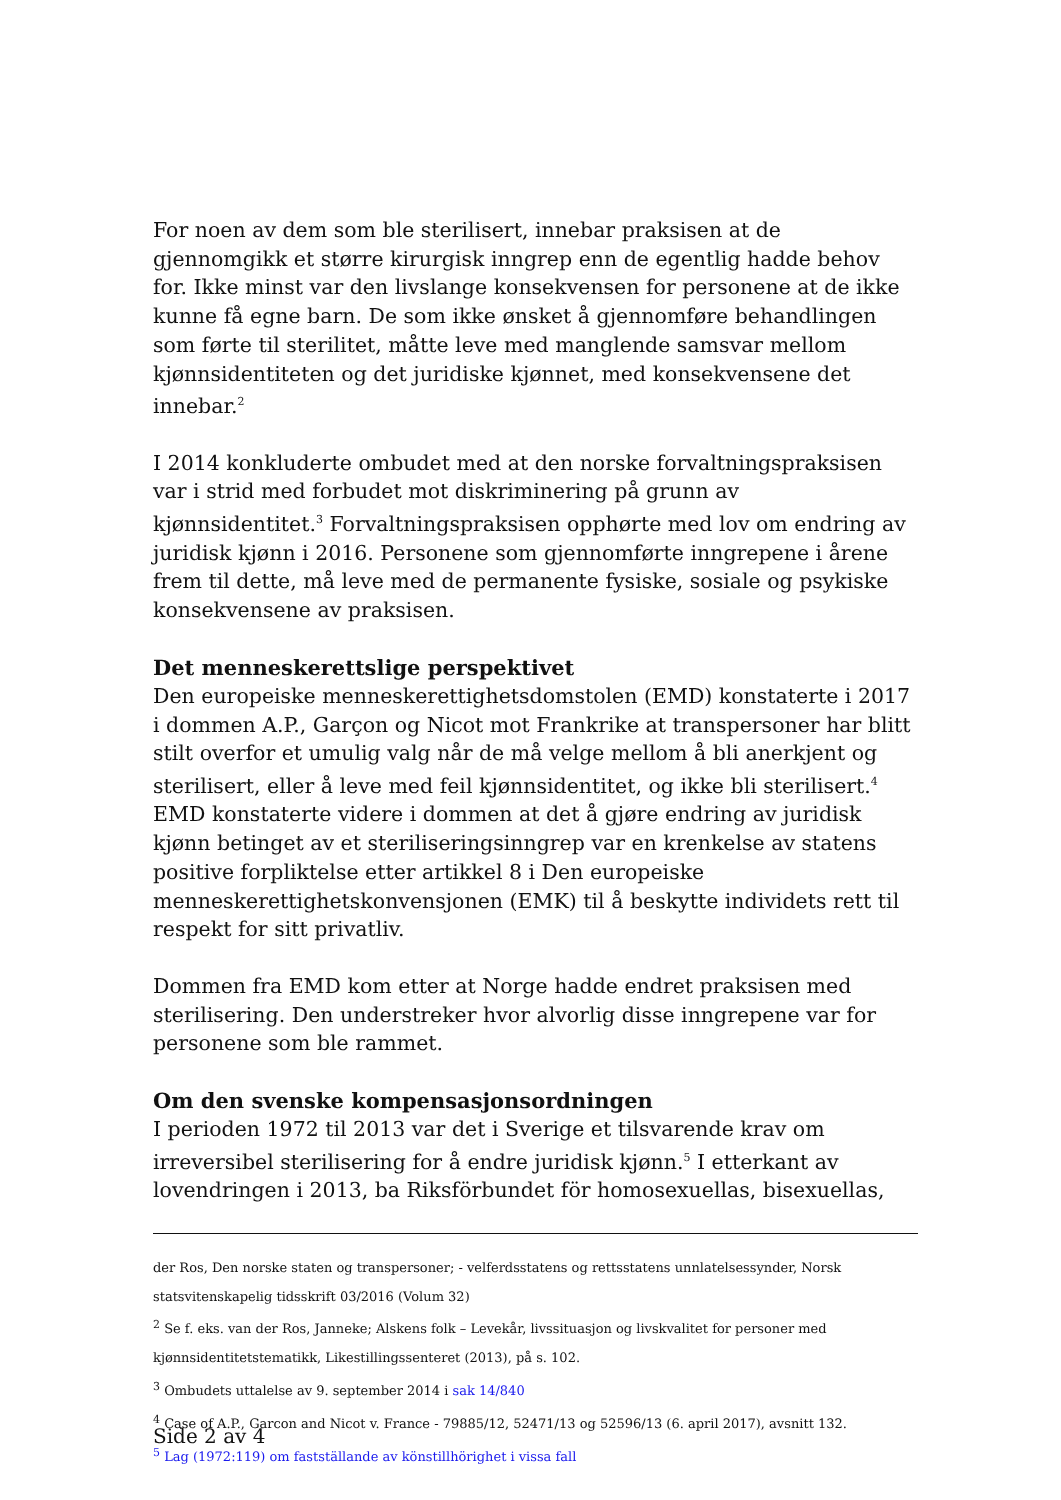For noen av dem som ble sterilisert, innebar praksisen at de gjennomgikk et større kirurgisk inngrep enn de egentlig hadde behov for. Ikke minst var den livslange konsekvensen for personene at de ikke kunne få egne barn. De som ikke ønsket å gjennomføre behandlingen som førte til sterilitet, måtte leve med manglende samsvar mellom kjønnsidentiteten og det juridiske kjønnet, med konsekvensene det innebar.<sup>2</sup>
I 2014 konkluderte ombudet med at den norske forvaltningspraksisen var i strid med forbudet mot diskriminering på grunn av
kjønnsidentitet.<sup>3</sup> Forvaltningspraksisen opphørte med lov om endring av juridisk kjønn i 2016. Personene som gjennomførte inngrepene i årene frem til dette, må leve med de permanente fysiske, sosiale og psykiske konsekvensene av praksisen.
Det menneskerettslige perspektivet
Den europeiske menneskerettighetsdomstolen (EMD) konstaterte i 2017 i dommen A.P., Garçon og Nicot mot Frankrike at transpersoner har blitt stilt overfor et umulig valg når de må velge mellom å bli anerkjent og sterilisert, eller å leve med feil kjønnsidentitet, og ikke bli sterilisert.<sup>4</sup> EMD konstaterte videre i dommen at det å gjøre endring av juridisk kjønn betinget av et steriliseringsinngrep var en krenkelse av statens positive forpliktelse etter artikkel 8 i Den europeiske menneskerettighetskonvensjonen (EMK) til å beskytte individets rett til respekt for sitt privatliv.
Dommen fra EMD kom etter at Norge hadde endret praksisen med sterilisering. Den understreker hvor alvorlig disse inngrepene var for personene som ble rammet.
Om den svenske kompensasjonsordningen
I perioden 1972 til 2013 var det i Sverige et tilsvarende krav om irreversibel sterilisering for å endre juridisk kjønn.<sup>5</sup> I etterkant av lovendringen i 2013, ba Riksförbundet för homosexuellas, bisexuellas,
der Ros, Den norske staten og transpersoner; - velferdsstatens og rettsstatens unnlatelsessynder, Norsk statsvitenskapelig tidsskrift 03/2016 (Volum 32)
<sup>2</sup> Se f. eks. van der Ros, Janneke; Alskens folk – Levekår, livssituasjon og livskvalitet for personer med kjønnsidentitetstematikk, Likestillingssenteret (2013), på s. 102.
<sup>3</sup> Ombudets uttalelse av 9. september 2014 i sak 14/840
<sup>4</sup> Case of A.P., Garcon and Nicot v. France - 79885/12, 52471/13 og 52596/13 (6. april 2017), avsnitt 132.
<sup>5</sup> Lag (1972:119) om fastställande av könstillhörighet i vissa fall
Side 2 av 4